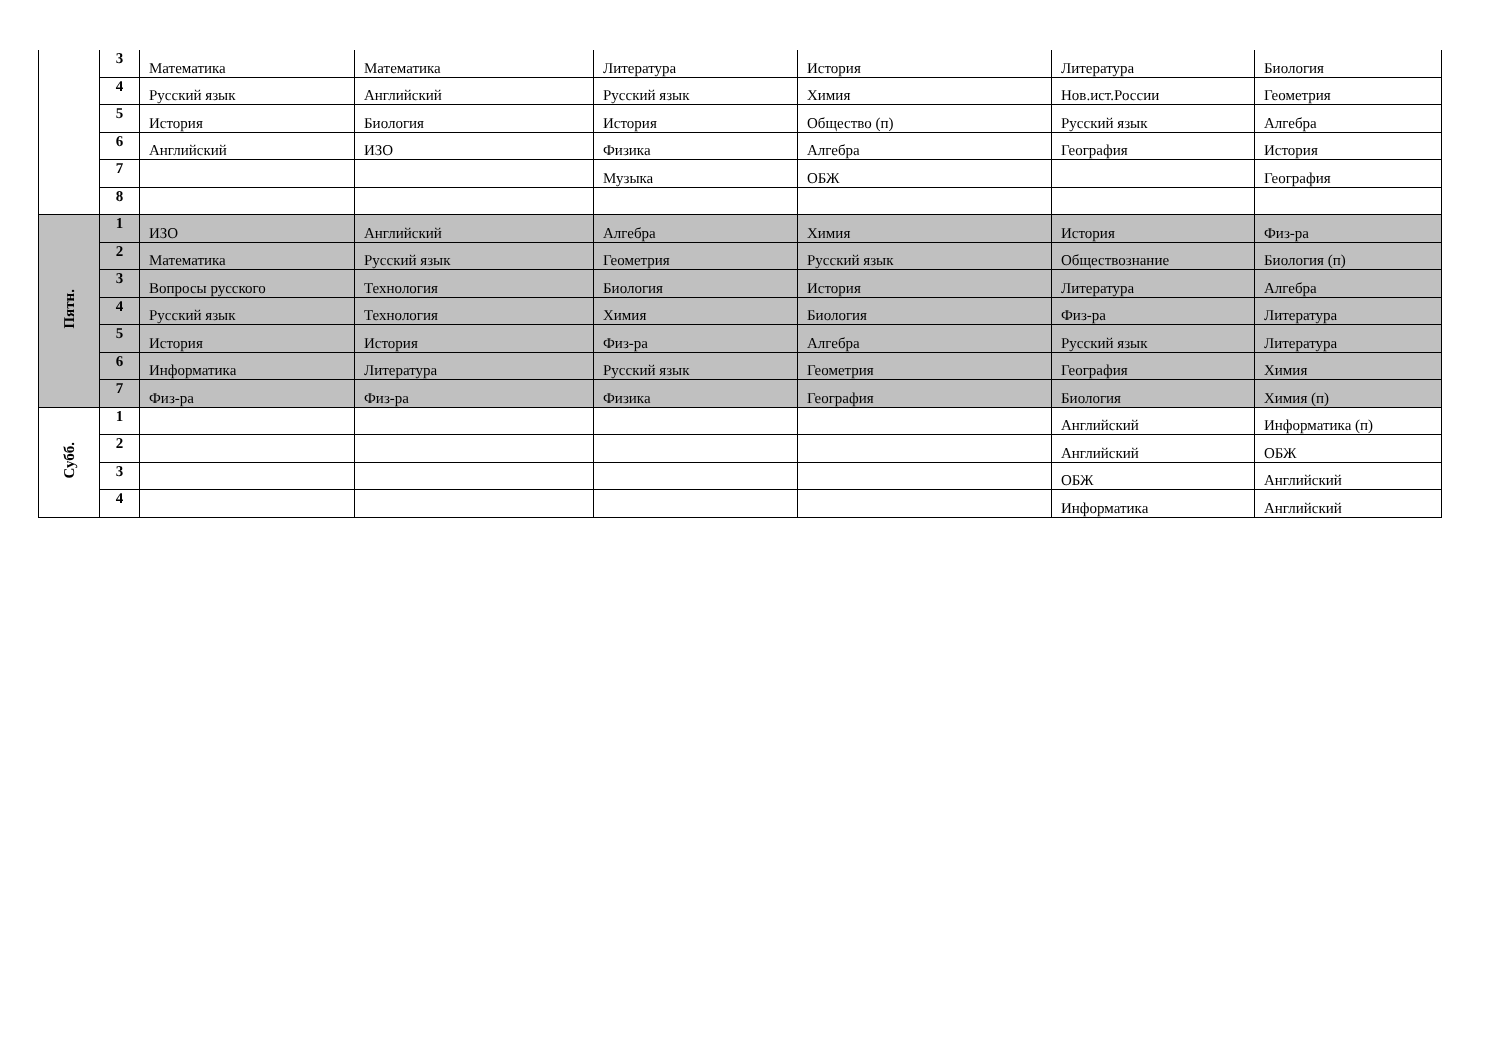| | 3 | Математика | Математика | Литература | История | Литература | Биология |
| | 4 | Русский язык | Английский | Русский язык | Химия | Нов.ист.России | Геометрия |
| | 5 | История | Биология | История | Общество (п) | Русский язык | Алгебра |
| | 6 | Английский | ИЗО | Физика | Алгебра | География | История |
| | 7 | | | Музыка | ОБЖ | | География |
| | 8 | | | | | | |
| Пятн. | 1 | ИЗО | Английский | Алгебра | Химия | История | Физ-ра |
| | 2 | Математика | Русский язык | Геометрия | Русский язык | Обществознание | Биология (п) |
| | 3 | Вопросы русского | Технология | Биология | История | Литература | Алгебра |
| | 4 | Русский язык | Технология | Химия | Биология | Физ-ра | Литература |
| | 5 | История | История | Физ-ра | Алгебра | Русский язык | Литература |
| | 6 | Информатика | Литература | Русский язык | Геометрия | География | Химия |
| | 7 | Физ-ра | Физ-ра | Физика | География | Биология | Химия (п) |
| Субб. | 1 | | | | | Английский | Информатика (п) |
| | 2 | | | | | Английский | ОБЖ |
| | 3 | | | | | ОБЖ | Английский |
| | 4 | | | | | Информатика | Английский |